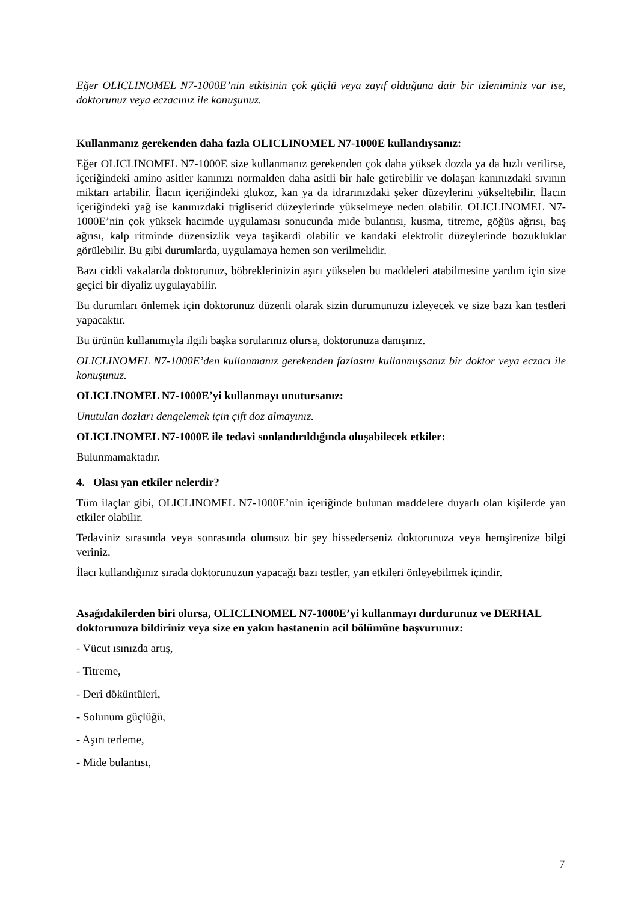Eğer OLICLINOMEL N7-1000E’nin etkisinin çok güçlü veya zayıf olduğuna dair bir izleniminiz var ise, doktorunuz veya eczacınız ile konuşunuz.
Kullanmanız gerekenden daha fazla OLICLINOMEL N7-1000E kullandıysanız:
Eğer OLICLINOMEL N7-1000E size kullanmanız gerekenden çok daha yüksek dozda ya da hızlı verilirse, içeriğindeki amino asitler kanınızı normalden daha asitli bir hale getirebilir ve dolaşan kanınızdaki sıvının miktarı artabilir. İlacın içeriğindeki glukoz, kan ya da idrarınızdaki şeker düzeylerini yükseltebilir. İlacın içeriğindeki yağ ise kanınızdaki trigliserid düzeylerinde yükselmeye neden olabilir. OLICLINOMEL N7-1000E’nin çok yüksek hacimde uygulaması sonucunda mide bulantısı, kusma, titreme, göğüs ağrısı, baş ağrısı, kalp ritminde düzensizlik veya taşikardi olabilir ve kandaki elektrolit düzeylerinde bozukluklar görülebilir. Bu gibi durumlarda, uygulamaya hemen son verilmelidir.
Bazı ciddi vakalarda doktorunuz, böbreklerinizin aşırı yükselen bu maddeleri atabilmesine yardım için size geçici bir diyaliz uygulayabilir.
Bu durumları önlemek için doktorunuz düzenli olarak sizin durumunuzu izleyecek ve size bazı kan testleri yapacaktır.
Bu ürünün kullanımıyla ilgili başka sorularınız olursa, doktorunuza danışınız.
OLICLINOMEL N7-1000E’den kullanmanız gerekenden fazlasını kullanmışsanız bir doktor veya eczacı ile konuşunuz.
OLICLINOMEL N7-1000E’yi kullanmayı unutursanız:
Unutulan dozları dengelemek için çift doz almayınız.
OLICLINOMEL N7-1000E ile tedavi sonlandırıldığında oluşabilecek etkiler:
Bulunmamaktadır.
4. Olası yan etkiler nelerdir?
Tüm ilaçlar gibi, OLICLINOMEL N7-1000E’nin içeriğinde bulunan maddelere duyarlı olan kişilerde yan etkiler olabilir.
Tedaviniz sırasında veya sonrasında olumsuz bir şey hissederseniz doktorunuza veya hemşirenize bilgi veriniz.
İlacı kullandığınız sırada doktorunuzun yapacağı bazı testler, yan etkileri önleyebilmek içindir.
Asağıdakilerden biri olursa, OLICLINOMEL N7-1000E’yi kullanmayı durdurunuz ve DERHAL doktorunuza bildiriniz veya size en yakın hastanenin acil bölümüne başvurunuz:
- Vücut ısınızda artış,
- Titreme,
- Deri döküntüleri,
- Solunum güçlüğü,
- Aşırı terleme,
- Mide bulantısı,
7